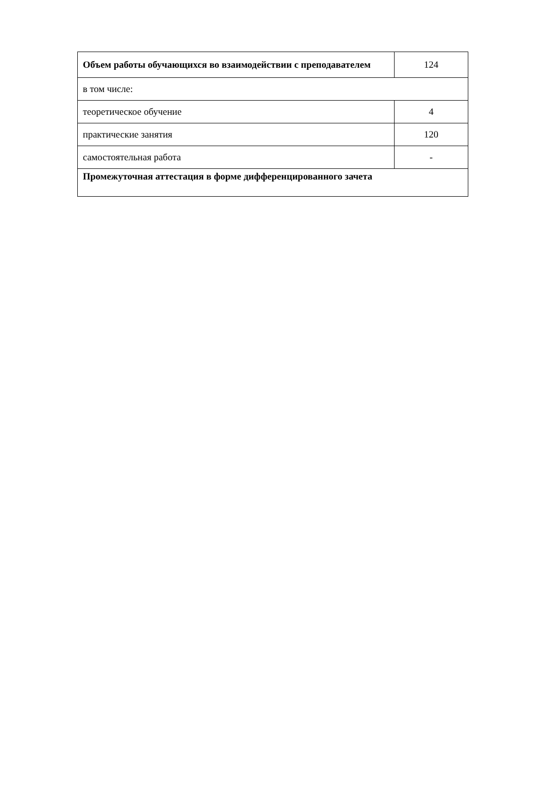| Объем работы обучающихся во взаимодействии с преподавателем | 124 |
| в том числе: | |
| теоретическое обучение | 4 |
| практические занятия | 120 |
| самостоятельная работа | - |
| Промежуточная аттестация в форме дифференцированного зачета | |